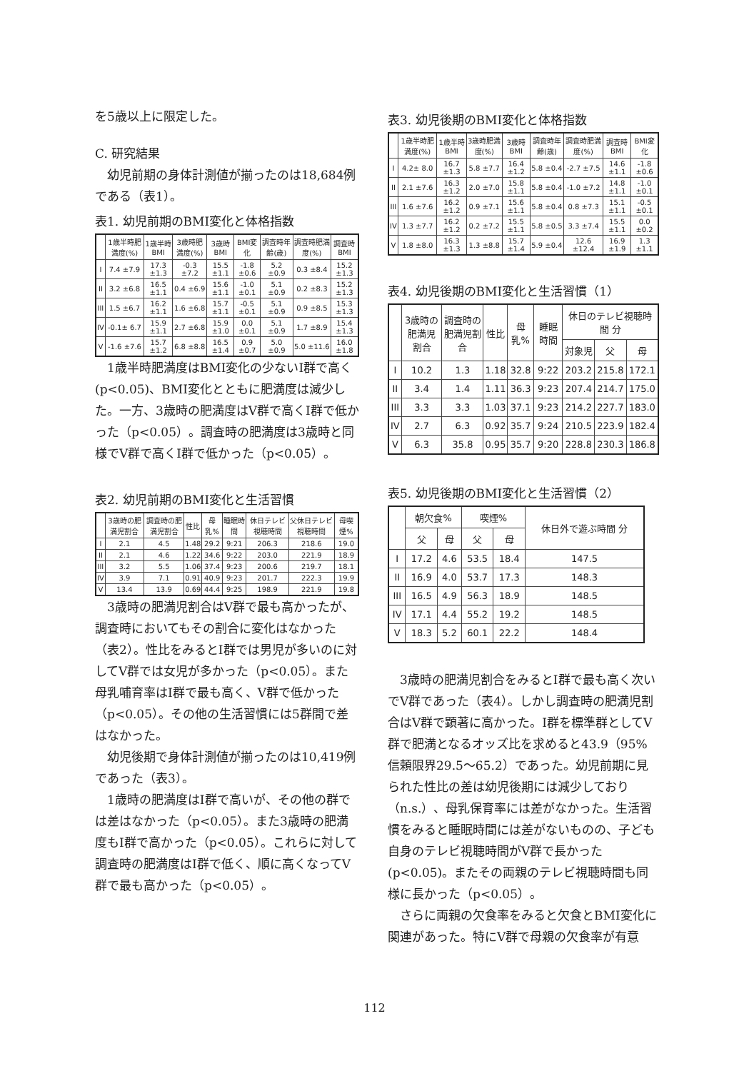を5歳以上に限定した。
C. 研究結果
幼児前期の身体計測値が揃ったのは18,684例である（表1）。
表1. 幼児前期のBMI変化と体格指数
| | 1歳半時肥満度(%) | 1歳半時BMI | 3歳時肥満度(%) | 3歳時BMI | BMI変化 | 調査時年齢(歳) | 調査時肥満度(%) | 調査時BMI |
| --- | --- | --- | --- | --- | --- | --- | --- | --- |
| I | 7.4 ±7.9 | 17.3 ±1.3 | -0.3 ±7.2 | 15.5 ±1.1 | -1.8 ±0.6 | 5.2 ±0.9 | 0.3 ±8.4 | 15.2 ±1.3 |
| II | 3.2 ±6.8 | 16.5 ±1.1 | 0.4 ±6.9 | 15.6 ±1.1 | -1.0 ±0.1 | 5.1 ±0.9 | 0.2 ±8.3 | 15.2 ±1.3 |
| III | 1.5 ±6.7 | 16.2 ±1.1 | 1.6 ±6.8 | 15.7 ±1.1 | -0.5 ±0.1 | 5.1 ±0.9 | 0.9 ±8.5 | 15.3 ±1.3 |
| IV | -0.1± 6.7 | 15.9 ±1.1 | 2.7 ±6.8 | 15.9 ±1.0 | 0.0 ±0.1 | 5.1 ±0.9 | 1.7 ±8.9 | 15.4 ±1.3 |
| V | -1.6 ±7.6 | 15.7 ±1.2 | 6.8 ±8.8 | 16.5 ±1.4 | 0.9 ±0.7 | 5.0 ±0.9 | 5.0 ±11.6 | 16.0 ±1.8 |
1歳半時肥満度はBMI変化の少ないI群で高く(p<0.05)、BMI変化とともに肥満度は減少した。一方、3歳時の肥満度はV群で高くI群で低かった（p<0.05）。調査時の肥満度は3歳時と同様でV群で高くI群で低かった（p<0.05）。
表2. 幼児前期のBMI変化と生活習慣
| | 3歳時の肥満児割合 | 調査時の肥満児割合 | 性比 | 母乳% | 睡眠時間 | 休日テレビ視聴時間 | 父休日テレビ視聴時間 | 母喫煙% |
| --- | --- | --- | --- | --- | --- | --- | --- | --- |
| I | 2.1 | 4.5 | 1.48 | 29.2 | 9:21 | 206.3 | 218.6 | 19.0 |
| II | 2.1 | 4.6 | 1.22 | 34.6 | 9:22 | 203.0 | 221.9 | 18.9 |
| III | 3.2 | 5.5 | 1.06 | 37.4 | 9:23 | 200.6 | 219.7 | 18.1 |
| IV | 3.9 | 7.1 | 0.91 | 40.9 | 9:23 | 201.7 | 222.3 | 19.9 |
| V | 13.4 | 13.9 | 0.69 | 44.4 | 9:25 | 198.9 | 221.9 | 19.8 |
3歳時の肥満児割合はV群で最も高かったが、調査時においてもその割合に変化はなかった（表2）。性比をみるとI群では男児が多いのに対してV群では女児が多かった（p<0.05）。また母乳哺育率はI群で最も高く、V群で低かった（p<0.05）。その他の生活習慣には5群間で差はなかった。
幼児後期で身体計測値が揃ったのは10,419例であった（表3）。
1歳時の肥満度はI群で高いが、その他の群では差はなかった（p<0.05）。また3歳時の肥満度もI群で高かった（p<0.05）。これらに対して調査時の肥満度はI群で低く、順に高くなってV群で最も高かった（p<0.05）。
表3. 幼児後期のBMI変化と体格指数
| | 1歳半時肥満度(%) | 1歳半時BMI | 3歳時肥満度(%) | 3歳時BMI | 調査時年齢(歳) | 調査時肥満度(%) | 調査時BMI | BMI変化 |
| --- | --- | --- | --- | --- | --- | --- | --- | --- |
| I | 4.2± 8.0 | 16.7 ±1.3 | 5.8 ±7.7 | 16.4 ±1.2 | 5.8 ±0.4 | -2.7 ±7.5 | 14.6 ±1.1 | -1.8 ±0.6 |
| II | 2.1 ±7.6 | 16.3 ±1.2 | 2.0 ±7.0 | 15.8 ±1.1 | 5.8 ±0.4 | -1.0 ±7.2 | 14.8 ±1.1 | -1.0 ±0.1 |
| III | 1.6 ±7.6 | 16.2 ±1.2 | 0.9 ±7.1 | 15.6 ±1.1 | 5.8 ±0.4 | 0.8 ±7.3 | 15.1 ±1.1 | -0.5 ±0.1 |
| IV | 1.3 ±7.7 | 16.2 ±1.2 | 0.2 ±7.2 | 15.5 ±1.1 | 5.8 ±0.5 | 3.3 ±7.4 | 15.5 ±1.1 | 0.0 ±0.2 |
| V | 1.8 ±8.0 | 16.3 ±1.3 | 1.3 ±8.8 | 15.7 ±1.4 | 5.9 ±0.4 | 12.6 ±12.4 | 16.9 ±1.9 | 1.3 ±1.1 |
表4. 幼児後期のBMI変化と生活習慣（1）
| | 3歳時の肥満児割合 | 調査時の肥満児割合 | 性比 | 母乳% | 睡眠時間 | 休日のテレビ視聴時間 分 | | |
| --- | --- | --- | --- | --- | --- | --- | --- | --- |
| | | | | | | 対象児 | 父 | 母 |
| I | 10.2 | 1.3 | 1.18 | 32.8 | 9:22 | 203.2 | 215.8 | 172.1 |
| II | 3.4 | 1.4 | 1.11 | 36.3 | 9:23 | 207.4 | 214.7 | 175.0 |
| III | 3.3 | 3.3 | 1.03 | 37.1 | 9:23 | 214.2 | 227.7 | 183.0 |
| IV | 2.7 | 6.3 | 0.92 | 35.7 | 9:24 | 210.5 | 223.9 | 182.4 |
| V | 6.3 | 35.8 | 0.95 | 35.7 | 9:20 | 228.8 | 230.3 | 186.8 |
表5. 幼児後期のBMI変化と生活習慣（2）
| | 朝欠食% | | 喫煙% | | 休日外で遊ぶ時間 分 |
| --- | --- | --- | --- | --- | --- |
| | 父 | 母 | 父 | 母 | |
| I | 17.2 | 4.6 | 53.5 | 18.4 | 147.5 |
| II | 16.9 | 4.0 | 53.7 | 17.3 | 148.3 |
| III | 16.5 | 4.9 | 56.3 | 18.9 | 148.5 |
| IV | 17.1 | 4.4 | 55.2 | 19.2 | 148.5 |
| V | 18.3 | 5.2 | 60.1 | 22.2 | 148.4 |
3歳時の肥満児割合をみるとI群で最も高く次いでV群であった（表4）。しかし調査時の肥満児割合はV群で顕著に高かった。I群を標準群としてV群で肥満となるオッズ比を求めると43.9（95%信頼限界29.5〜65.2）であった。幼児前期に見られた性比の差は幼児後期には減少しており（n.s.）、母乳保育率には差がなかった。生活習慣をみると睡眠時間には差がないものの、子ども自身のテレビ視聴時間がV群で長かった(p<0.05)。またその両親のテレビ視聴時間も同様に長かった（p<0.05）。
さらに両親の欠食率をみると欠食とBMI変化に関連があった。特にV群で母親の欠食率が有意
112